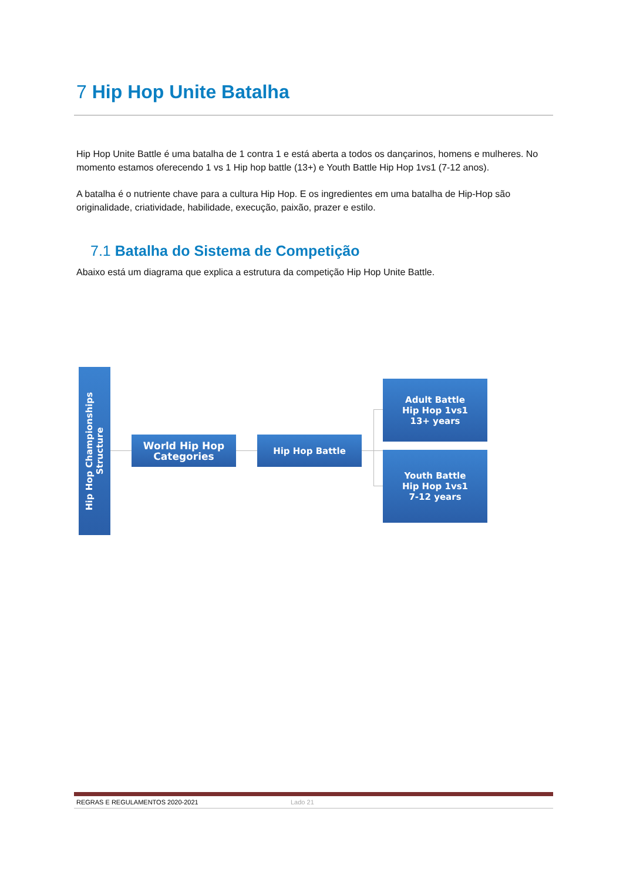7 Hip Hop Unite Batalha
Hip Hop Unite Battle é uma batalha de 1 contra 1 e está aberta a todos os dançarinos, homens e mulheres. No momento estamos oferecendo 1 vs 1 Hip hop battle (13+) e Youth Battle Hip Hop 1vs1 (7-12 anos).
A batalha é o nutriente chave para a cultura Hip Hop. E os ingredientes em uma batalha de Hip-Hop são originalidade, criatividade, habilidade, execução, paixão, prazer e estilo.
7.1 Batalha do Sistema de Competição
Abaixo está um diagrama que explica a estrutura da competição Hip Hop Unite Battle.
Hip Hop Championships Structure
World Hip Hop Categories
Hip Hop Battle
Adult Battle
Hip Hop 1vs1
13+ years
Youth Battle
Hip Hop 1vs1
7-12 years
REGRAS E REGULAMENTOS 2020-2021 Lado 21